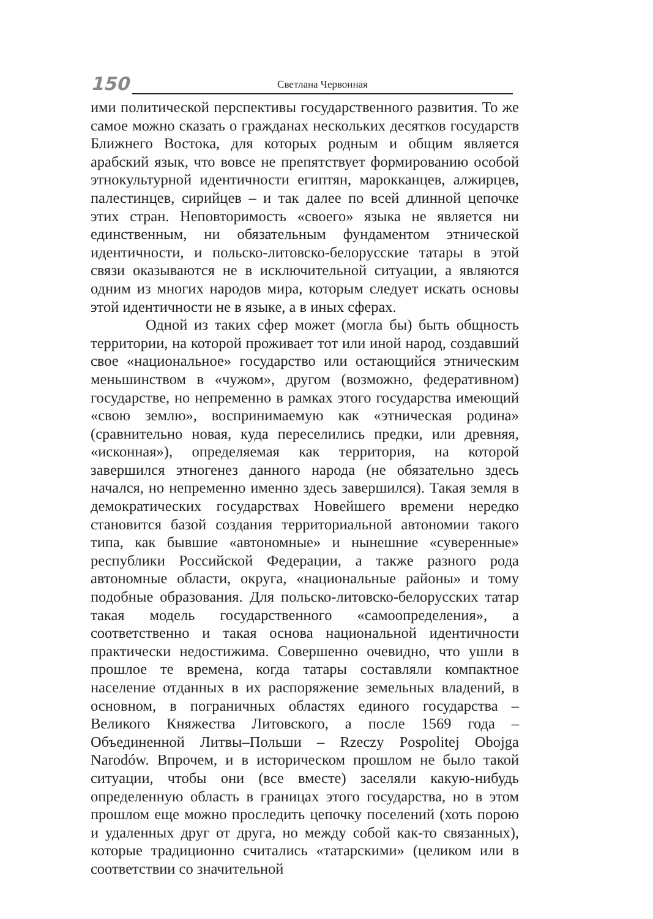150
Светлана Червонная
ими политической перспективы государственного развития. То же самое можно сказать о гражданах нескольких десятков государств Ближнего Востока, для которых родным и общим является арабский язык, что вовсе не препятствует формированию особой этнокультурной идентичности египтян, марокканцев, алжирцев, палестинцев, сирийцев – и так далее по всей длинной цепочке этих стран. Неповторимость «своего» языка не является ни единственным, ни обязательным фундаментом этнической идентичности, и польско-литовско-белорусские татары в этой связи оказываются не в исключительной ситуации, а являются одним из многих народов мира, которым следует искать основы этой идентичности не в языке, а в иных сферах.
Одной из таких сфер может (могла бы) быть общность территории, на которой проживает тот или иной народ, создавший свое «национальное» государство или остающийся этническим меньшинством в «чужом», другом (возможно, федеративном) государстве, но непременно в рамках этого государства имеющий «свою землю», воспринимаемую как «этническая родина» (сравнительно новая, куда переселились предки, или древняя, «исконная»), определяемая как территория, на которой завершился этногенез данного народа (не обязательно здесь начался, но непременно именно здесь завершился). Такая земля в демократических государствах Новейшего времени нередко становится базой создания территориальной автономии такого типа, как бывшие «автономные» и нынешние «суверенные» республики Российской Федерации, а также разного рода автономные области, округа, «национальные районы» и тому подобные образования. Для польско-литовско-белорусских татар такая модель государственного «самоопределения», а соответственно и такая основа национальной идентичности практически недостижима. Совершенно очевидно, что ушли в прошлое те времена, когда татары составляли компактное население отданных в их распоряжение земельных владений, в основном, в пограничных областях единого государства – Великого Княжества Литовского, а после 1569 года – Объединенной Литвы–Польши – Rzeczy Pospolitej Obojga Narodów. Впрочем, и в историческом прошлом не было такой ситуации, чтобы они (все вместе) заселяли какую-нибудь определенную область в границах этого государства, но в этом прошлом еще можно проследить цепочку поселений (хоть порою и удаленных друг от друга, но между собой как-то связанных), которые традиционно считались «татарскими» (целиком или в соответствии со значительной